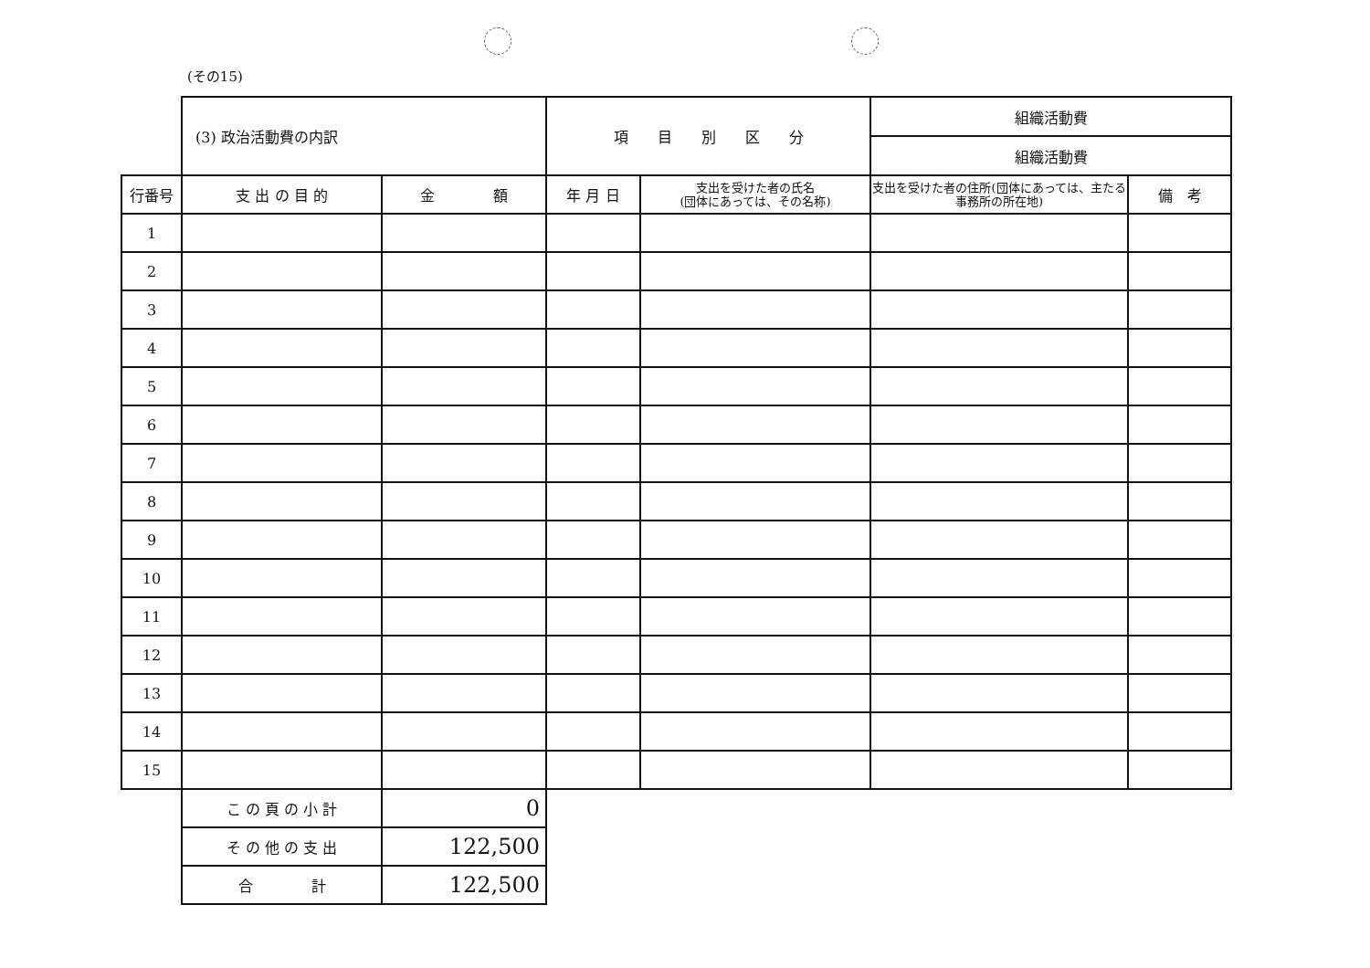(その15)
| | (3) 政治活動費の内訳 | | 項 目 別 区 分 | | 組織活動費 | |
| | | | | | 組織活動費 | |
| 行番号 | 支 出 の 目 的 | 金 額 | 年 月 日 | 支出を受けた者の氏名 (団体にあっては、その名称) | 支出を受けた者の住所(団体にあっては、主たる事務所の所在地) | 備 考 |
| 1 | | | | | | |
| 2 | | | | | | |
| 3 | | | | | | |
| 4 | | | | | | |
| 5 | | | | | | |
| 6 | | | | | | |
| 7 | | | | | | |
| 8 | | | | | | |
| 9 | | | | | | |
| 10 | | | | | | |
| 11 | | | | | | |
| 12 | | | | | | |
| 13 | | | | | | |
| 14 | | | | | | |
| 15 | | | | | | |
| | こ の 頁 の 小 計 | 0 | | | | |
| | そ の 他 の 支 出 | 122,500 | | | | |
| | 合 計 | 122,500 | | | | |